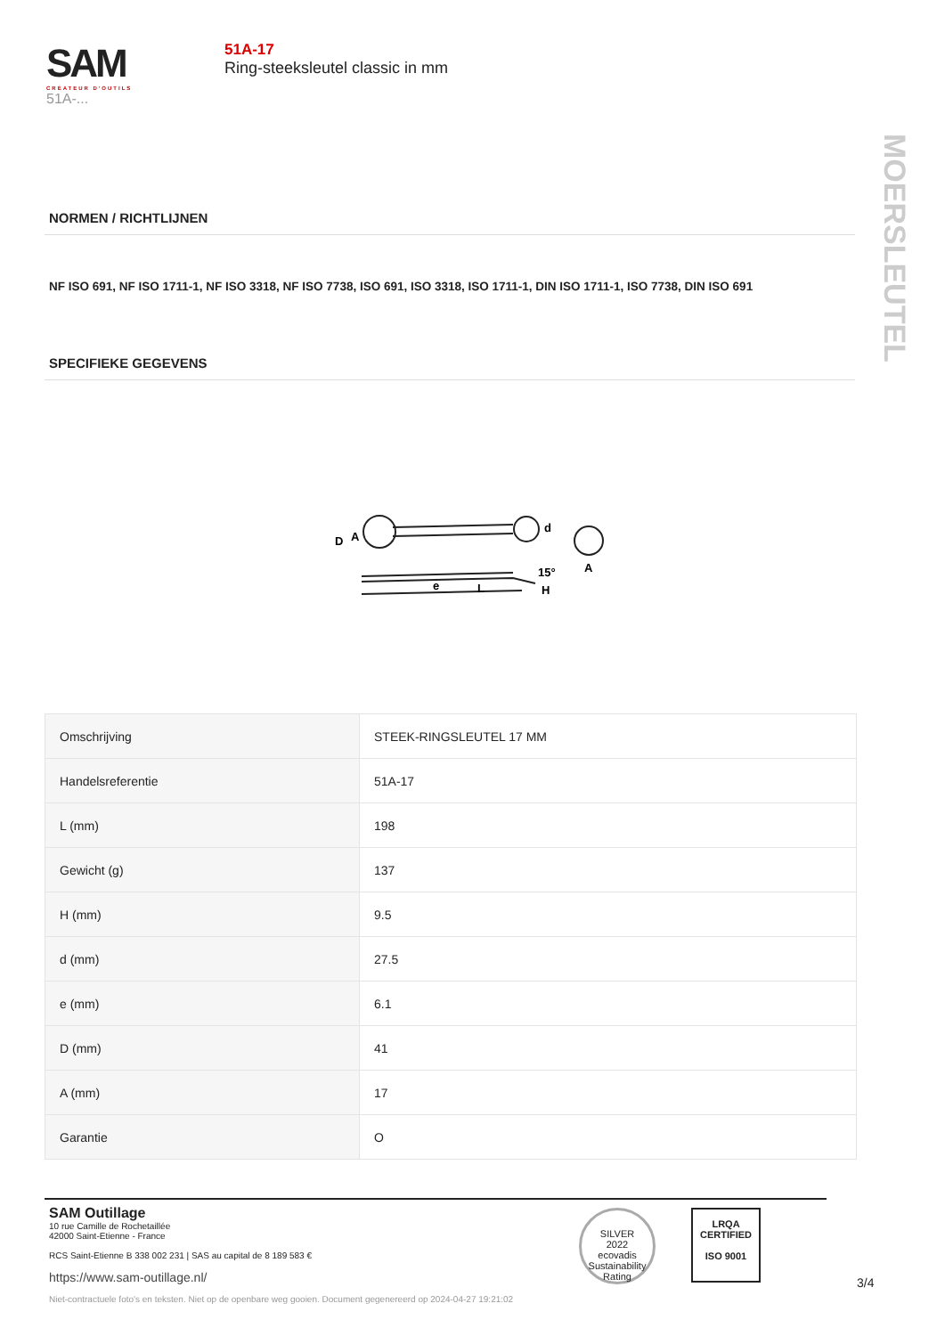SAM
CRÉATEUR D'OUTILS
51A-...
51A-17
Ring-steeksleutel classic in mm
MOERSLEUTEL
NORMEN / RICHTLIJNEN
NF ISO 691, NF ISO 1711-1, NF ISO 3318, NF ISO 7738, ISO 691, ISO 3318, ISO 1711-1, DIN ISO 1711-1, ISO 7738, DIN ISO 691
SPECIFIEKE GEGEVENS
D
A
d
15°
H
e
L
A
| Omschrijving | STEEK-RINGSLEUTEL 17 MM |
| Handelsreferentie | 51A-17 |
| L (mm) | 198 |
| Gewicht (g) | 137 |
| H (mm) | 9.5 |
| d (mm) | 27.5 |
| e (mm) | 6.1 |
| D (mm) | 41 |
| A (mm) | 17 |
| Garantie | O |
SAM Outillage
10 rue Camille de Rochetaillée
42000 Saint-Etienne - France
RCS Saint-Etienne B 338 002 231 | SAS au capital de 8 189 583 €
https://www.sam-outillage.nl/
Niet-contractuele foto's en teksten. Niet op de openbare weg gooien. Document gegenereerd op 2024-04-27 19:21:02
SILVER
2022
ecovadis
Sustainability Rating
LRQA
CERTIFIED
ISO 9001
3/4